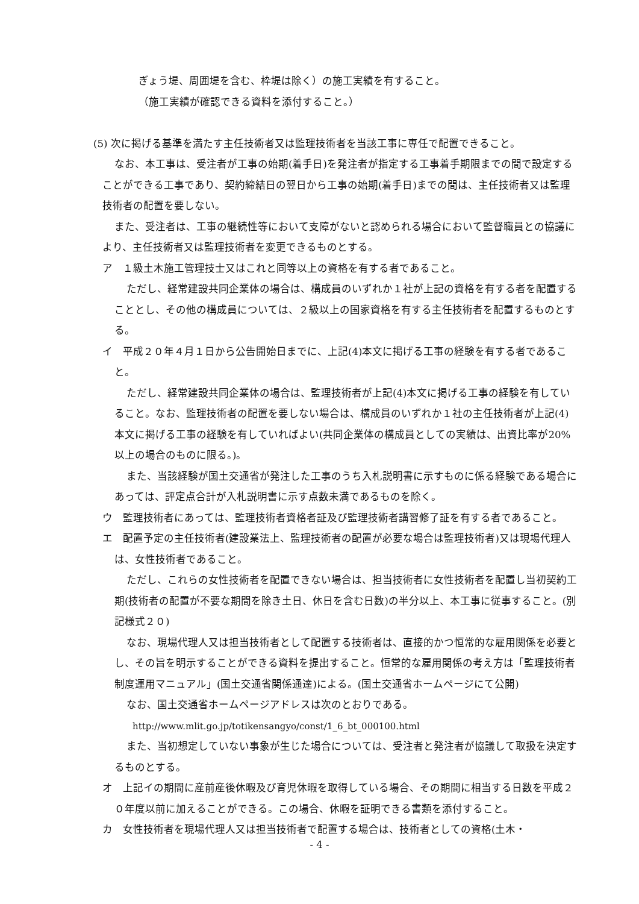ぎょう堤、周囲堤を含む、枠堤は除く）の施工実績を有すること。
（施工実績が確認できる資料を添付すること。）
(5) 次に掲げる基準を満たす主任技術者又は監理技術者を当該工事に専任で配置できること。
なお、本工事は、受注者が工事の始期(着手日)を発注者が指定する工事着手期限までの間で設定することができる工事であり、契約締結日の翌日から工事の始期(着手日)までの間は、主任技術者又は監理技術者の配置を要しない。
また、受注者は、工事の継続性等において支障がないと認められる場合において監督職員との協議により、主任技術者又は監理技術者を変更できるものとする。
ア　１級土木施工管理技士又はこれと同等以上の資格を有する者であること。
ただし、経常建設共同企業体の場合は、構成員のいずれか１社が上記の資格を有する者を配置することとし、その他の構成員については、２級以上の国家資格を有する主任技術者を配置するものとする。
イ　平成２０年４月１日から公告開始日までに、上記(4)本文に掲げる工事の経験を有する者であること。
ただし、経常建設共同企業体の場合は、監理技術者が上記(4)本文に掲げる工事の経験を有していること。なお、監理技術者の配置を要しない場合は、構成員のいずれか１社の主任技術者が上記(4)本文に掲げる工事の経験を有していればよい(共同企業体の構成員としての実績は、出資比率が20%以上の場合のものに限る。)。
また、当該経験が国土交通省が発注した工事のうち入札説明書に示すものに係る経験である場合にあっては、評定点合計が入札説明書に示す点数未満であるものを除く。
ウ　監理技術者にあっては、監理技術者資格者証及び監理技術者講習修了証を有する者であること。
エ　配置予定の主任技術者(建設業法上、監理技術者の配置が必要な場合は監理技術者)又は現場代理人は、女性技術者であること。
ただし、これらの女性技術者を配置できない場合は、担当技術者に女性技術者を配置し当初契約工期(技術者の配置が不要な期間を除き土日、休日を含む日数)の半分以上、本工事に従事すること。(別記様式２０)
なお、現場代理人又は担当技術者として配置する技術者は、直接的かつ恒常的な雇用関係を必要とし、その旨を明示することができる資料を提出すること。恒常的な雇用関係の考え方は「監理技術者制度運用マニュアル」(国土交通省関係通達)による。(国土交通省ホームページにて公開)
なお、国土交通省ホームページアドレスは次のとおりである。
http://www.mlit.go.jp/totikensangyo/const/1_6_bt_000100.html
また、当初想定していない事象が生じた場合については、受注者と発注者が協議して取扱を決定するものとする。
オ　上記イの期間に産前産後休暇及び育児休暇を取得している場合、その期間に相当する日数を平成２０年度以前に加えることができる。この場合、休暇を証明できる書類を添付すること。
カ　女性技術者を現場代理人又は担当技術者で配置する場合は、技術者としての資格(土木・
- 4 -